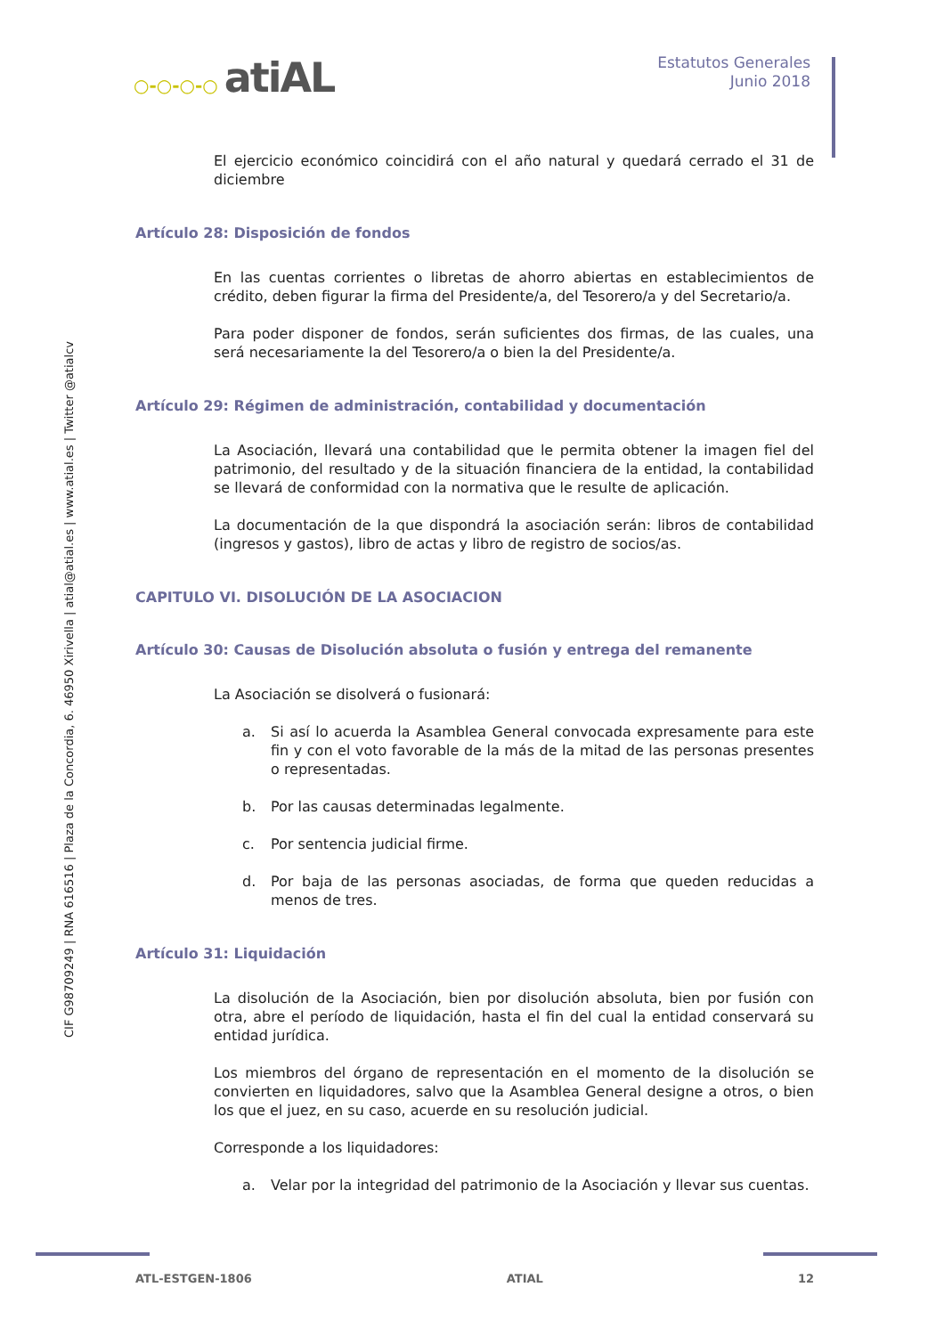○-○-○-○ atiAL
Estatutos Generales
Junio 2018
CIF G98709249 | RNA 616516 | Plaza de la Concordia, 6. 46950 Xirivella | atial@atial.es | www.atial.es | Twitter @atialcv
El ejercicio económico coincidirá con el año natural y quedará cerrado el 31 de diciembre
Artículo 28: Disposición de fondos
En las cuentas corrientes o libretas de ahorro abiertas en establecimientos de crédito, deben figurar la firma del Presidente/a, del Tesorero/a y del Secretario/a.
Para poder disponer de fondos, serán suficientes dos firmas, de las cuales, una será necesariamente la del Tesorero/a o bien la del Presidente/a.
Artículo 29: Régimen de administración, contabilidad y documentación
La Asociación, llevará una contabilidad que le permita obtener la imagen fiel del patrimonio, del resultado y de la situación financiera de la entidad, la contabilidad se llevará de conformidad con la normativa que le resulte de aplicación.
La documentación de la que dispondrá la asociación serán: libros de contabilidad (ingresos y gastos), libro de actas y libro de registro de socios/as.
CAPITULO VI. DISOLUCIÓN DE LA ASOCIACION
Artículo 30: Causas de Disolución absoluta o fusión y entrega del remanente
La Asociación se disolverá o fusionará:
a. Si así lo acuerda la Asamblea General convocada expresamente para este fin y con el voto favorable de la más de la mitad de las personas presentes o representadas.
b. Por las causas determinadas legalmente.
c. Por sentencia judicial firme.
d. Por baja de las personas asociadas, de forma que queden reducidas a menos de tres.
Artículo 31: Liquidación
La disolución de la Asociación, bien por disolución absoluta, bien por fusión con otra, abre el período de liquidación, hasta el fin del cual la entidad conservará su entidad jurídica.
Los miembros del órgano de representación en el momento de la disolución se convierten en liquidadores, salvo que la Asamblea General designe a otros, o bien los que el juez, en su caso, acuerde en su resolución judicial.
Corresponde a los liquidadores:
a. Velar por la integridad del patrimonio de la Asociación y llevar sus cuentas.
ATL-ESTGEN-1806 ATIAL 12